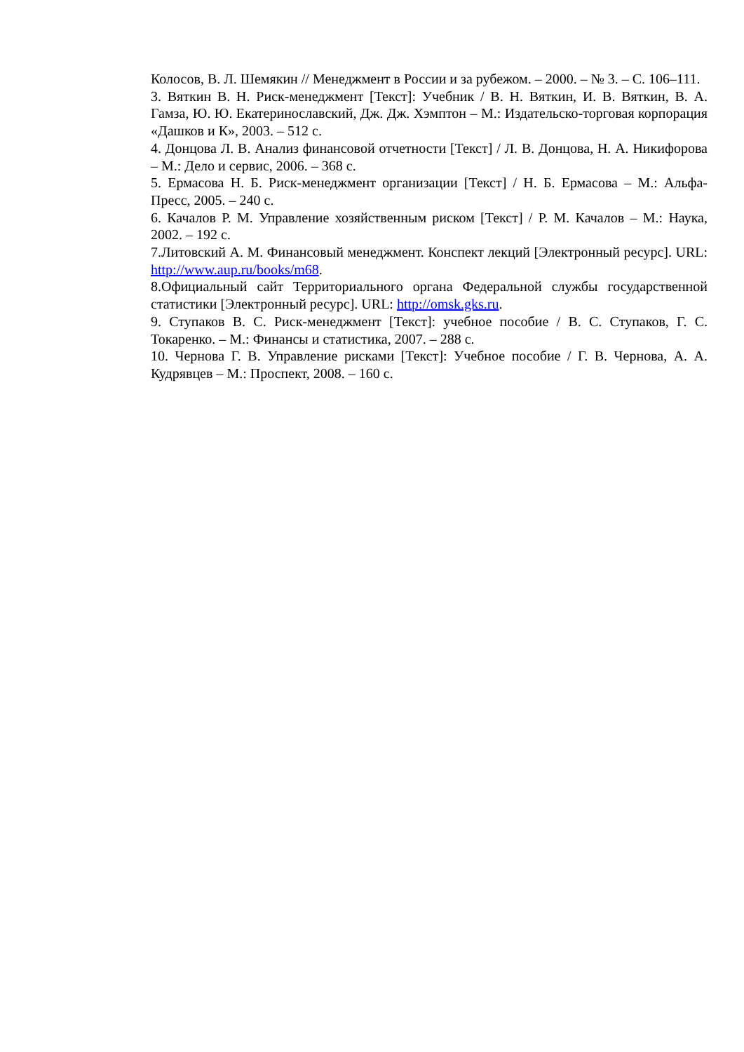Колосов, В. Л. Шемякин // Менеджмент в России и за рубежом. – 2000. – № 3. – С. 106–111.
3. Вяткин В. Н. Риск-менеджмент [Текст]: Учебник / В. Н. Вяткин, И. В. Вяткин, В. А. Гамза, Ю. Ю. Екатеринославский, Дж. Дж. Хэмптон – М.: Издательско-торговая корпорация «Дашков и К», 2003. – 512 с.
4. Донцова Л. В. Анализ финансовой отчетности [Текст] / Л. В. Донцова, Н. А. Никифорова – М.: Дело и сервис, 2006. – 368 с.
5. Ермасова Н. Б. Риск-менеджмент организации [Текст] / Н. Б. Ермасова – М.: Альфа-Пресс, 2005. – 240 с.
6. Качалов Р. М. Управление хозяйственным риском [Текст] / Р. М. Качалов – М.: Наука, 2002. – 192 с.
7.Литовский А. М. Финансовый менеджмент. Конспект лекций [Электронный ресурс]. URL: http://www.aup.ru/books/m68.
8.Официальный сайт Территориального органа Федеральной службы государственной статистики [Электронный ресурс]. URL: http://omsk.gks.ru.
9. Ступаков В. С. Риск-менеджмент [Текст]: учебное пособие / В. С. Ступаков, Г. С. Токаренко. – М.: Финансы и статистика, 2007. – 288 с.
10. Чернова Г. В. Управление рисками [Текст]: Учебное пособие / Г. В. Чернова, А. А. Кудрявцев – М.: Проспект, 2008. – 160 с.